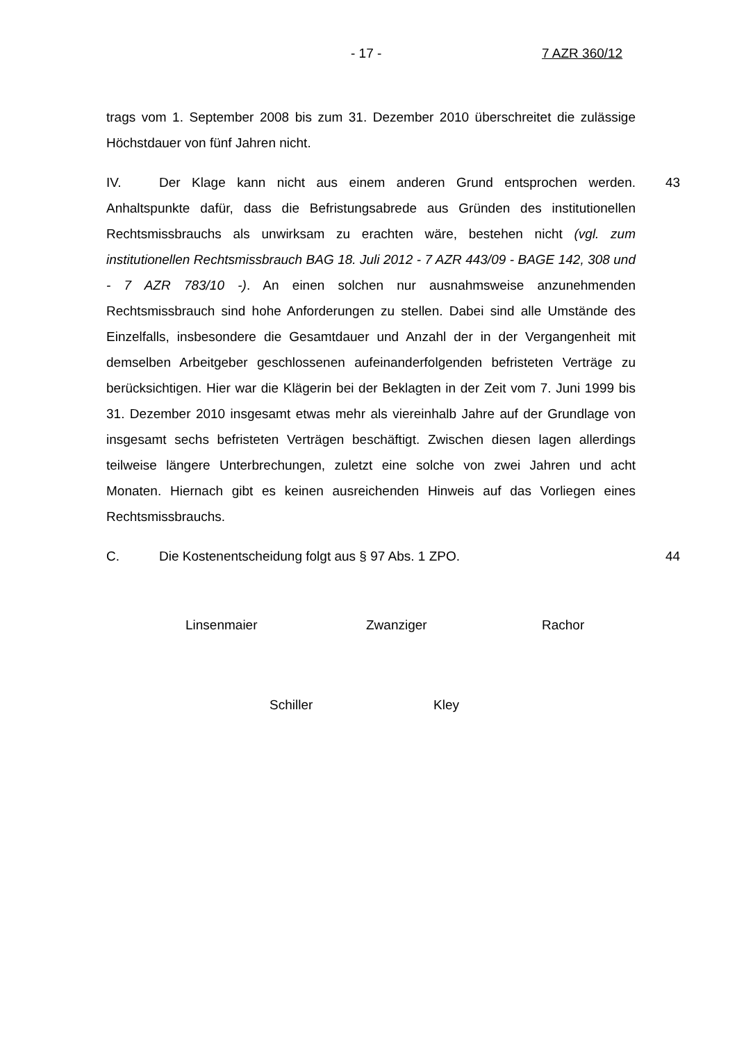- 17 - 7 AZR 360/12
trags vom 1. September 2008 bis zum 31. Dezember 2010 überschreitet die zulässige Höchstdauer von fünf Jahren nicht.
IV. Der Klage kann nicht aus einem anderen Grund entsprochen werden. 43 Anhaltspunkte dafür, dass die Befristungsabrede aus Gründen des institutionellen Rechtsmissbrauchs als unwirksam zu erachten wäre, bestehen nicht (vgl. zum institutionellen Rechtsmissbrauch BAG 18. Juli 2012 - 7 AZR 443/09 - BAGE 142, 308 und - 7 AZR 783/10 -). An einen solchen nur ausnahmsweise anzunehmenden Rechtsmissbrauch sind hohe Anforderungen zu stellen. Dabei sind alle Umstände des Einzelfalls, insbesondere die Gesamtdauer und Anzahl der in der Vergangenheit mit demselben Arbeitgeber geschlossenen aufeinanderfolgenden befristeten Verträge zu berücksichtigen. Hier war die Klägerin bei der Beklagten in der Zeit vom 7. Juni 1999 bis 31. Dezember 2010 insgesamt etwas mehr als viereinhalb Jahre auf der Grundlage von insgesamt sechs befristeten Verträgen beschäftigt. Zwischen diesen lagen allerdings teilweise längere Unterbrechungen, zuletzt eine solche von zwei Jahren und acht Monaten. Hiernach gibt es keinen ausreichenden Hinweis auf das Vorliegen eines Rechtsmissbrauchs.
C. Die Kostenentscheidung folgt aus § 97 Abs. 1 ZPO. 44
Linsenmaier Zwanziger Rachor
Schiller Kley